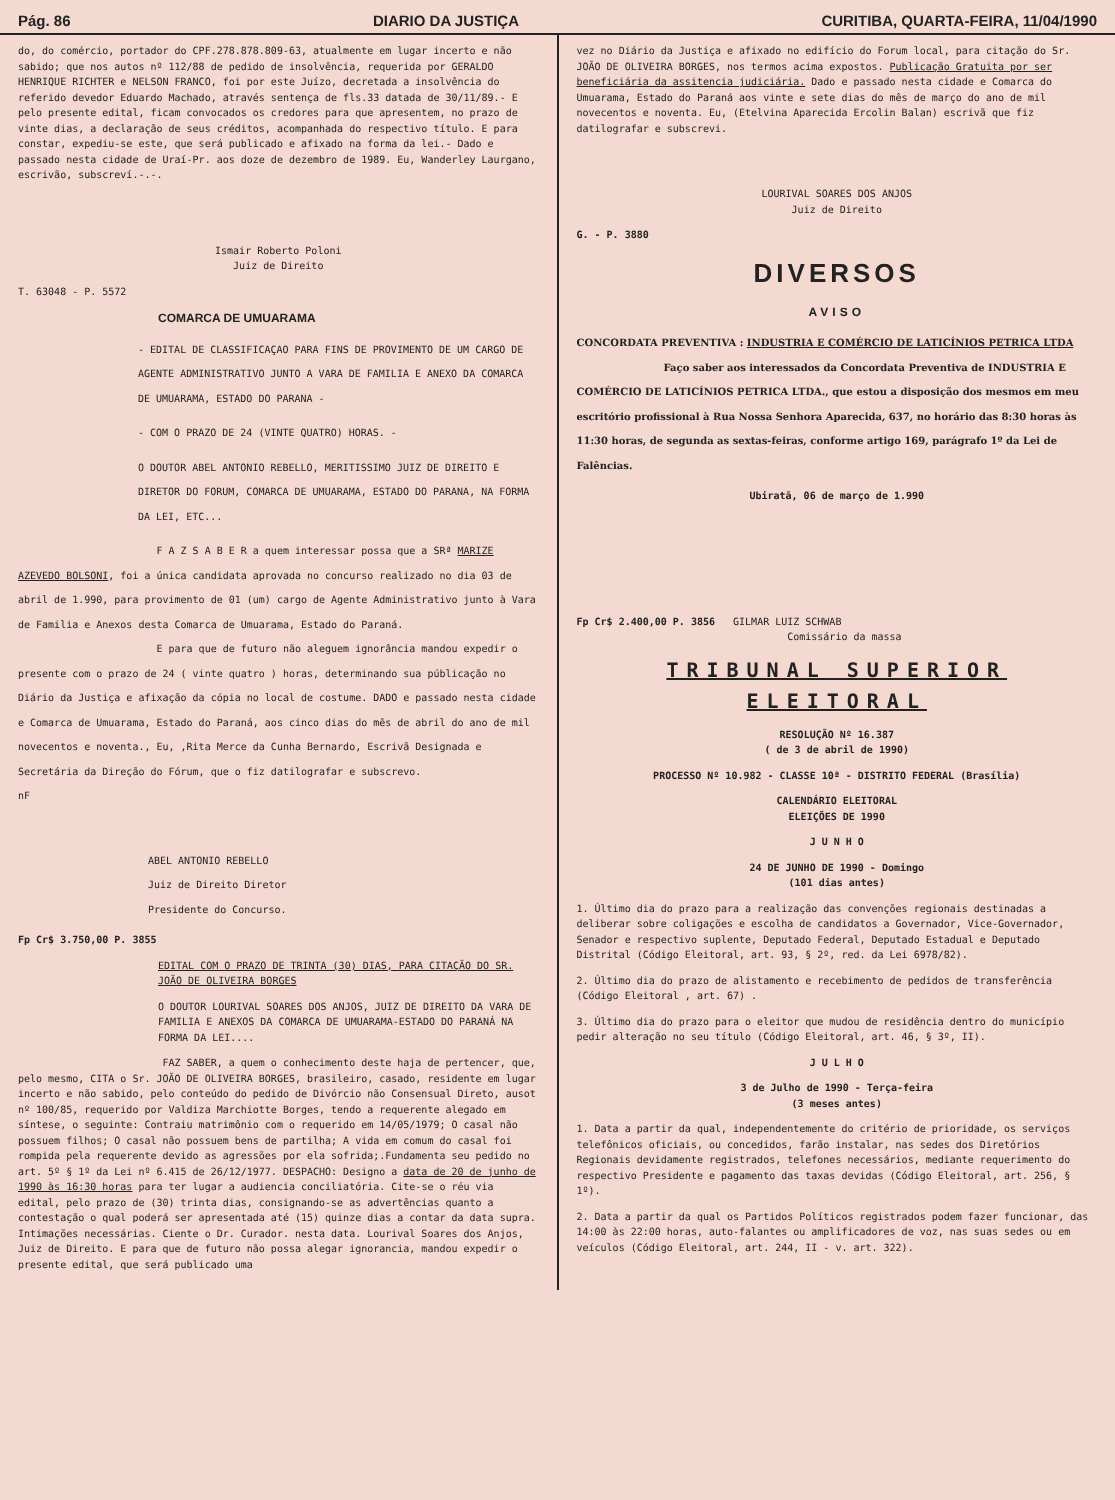Pág. 86 DIARIO DA JUSTIÇA CURITIBA, QUARTA-FEIRA, 11/04/1990
do, do comércio, portador do CPF.278.878.809-63, atualmente em lugar incerto e não sabido; que nos autos nº 112/88 de pedido de insolvência, requerida por GERALDO HENRIQUE RICHTER e NELSON FRANCO, foi por este Juízo, decretada a insolvência do referido devedor Eduardo Machado, através sentença de fls.33 datada de 30/11/89.- E pelo presente edital, ficam convocados os credores para que apresentem, no prazo de vinte dias, a declaração de seus créditos, acompanhada do respectivo título. E para constar, expediu-se este, que será publicado e afixado na forma da lei.- Dado e passado nesta cidade de Uraí-Pr. aos doze de dezembro de 1989. Eu, Wanderley Laurgano, escrivão, subscreví.-.-.
Ismair Roberto Poloni
Juiz de Direito
T. 63048 - P. 5572
COMARCA DE UMUARAMA
- EDITAL DE CLASSIFICAÇAO PARA FINS DE PROVIMENTO DE UM CARGO DE AGENTE ADMINISTRATIVO JUNTO A VARA DE FAMILIA E ANEXO DA COMARCA DE UMUARAMA, ESTADO DO PARANA -
- COM O PRAZO DE 24 (VINTE QUATRO) HORAS. -
O DOUTOR ABEL ANTONIO REBELLO, MERITISSIMO JUIZ DE DIREITO E DIRETOR DO FORUM, COMARCA DE UMUARAMA, ESTADO DO PARANA, NA FORMA DA LEI, ETC...
F A Z S A B E R a quem interessar possa que a SRª MARIZE AZEVEDO BOLSONI, foi a única candidata aprovada no concurso realizado no dia 03 de abril de 1.990, para provimento de 01 (um) cargo de Agente Administrativo junto à Vara de Familia e Anexos desta Comarca de Umuarama, Estado do Paraná.
E para que de futuro não aleguem ignorância mandou expedir o presente com o prazo de 24 ( vinte quatro ) horas, determinando sua públicação no Diário da Justiça e afixação da cópia no local de costume. DADO e passado nesta cidade e Comarca de Umuarama, Estado do Paraná, aos cinco dias do mês de abril do ano de mil novecentos e noventa., Eu, ,Rita Merce da Cunha Bernardo, Escrivã Designada e Secretária da Direção do Fórum, que o fiz datilografar e subscrevo.
nF
ABEL ANTONIO REBELLO
Juiz de Direito Diretor
Presidente do Concurso.
Fp Cr$ 3.750,00 P. 3855
EDITAL COM O PRAZO DE TRINTA (30) DIAS, PARA CITAÇÃO DO SR. JOÃO DE OLIVEIRA BORGES
O DOUTOR LOURIVAL SOARES DOS ANJOS, JUIZ DE DIREITO DA VARA DE FAMILIA E ANEXOS DA COMARCA DE UMUARAMA-ESTADO DO PARANÁ NA FORMA DA LEI....
FAZ SABER, a quem o conhecimento deste haja de pertencer, que, pelo mesmo, CITA o Sr. JOÃO DE OLIVEIRA BORGES, brasileiro, casado, residente em lugar incerto e não sabido, pelo conteúdo do pedido de Divórcio não Consensual Direto, ausot nº 100/85, requerido por Valdiza Marchiotte Borges, tendo a requerente alegado em síntese, o seguinte: Contraiu matrimônio com o requerido em 14/05/1979; O casal não possuem filhos; O casal não possuem bens de partilha; A vida em comum do casal foi rompida pela requerente devido as agressões por ela sofrida;.Fundamenta seu pedido no art. 5º § 1º da Lei nº 6.415 de 26/12/1977. DESPACHO: Designo a data de 20 de junho de 1990 às 16:30 horas para ter lugar a audiencia conciliatória. Cite-se o réu via edital, pelo prazo de (30) trinta dias, consignando-se as advertências quanto a contestação o qual poderá ser apresentada até (15) quinze dias a contar da data supra. Intimações necessárias. Ciente o Dr. Curador. nesta data. Lourival Soares dos Anjos, Juiz de Direito. E para que de futuro não possa alegar ignorancia, mandou expedir o presente edital, que será publicado uma
vez no Diário da Justiça e afixado no edifício do Forum local, para citação do Sr. JOÃO DE OLIVEIRA BORGES, nos termos acima expostos. Publicação Gratuita por ser beneficiária da assitencia judiciária. Dado e passado nesta cidade e Comarca do Umuarama, Estado do Paraná aos vinte e sete dias do mês de março do ano de mil novecentos e noventa. Eu, (Etelvina Aparecida Ercolin Balan) escrivã que fiz datilografar e subscrevi.
LOURIVAL SOARES DOS ANJOS
Juiz de Direito
G. - P. 3880
DIVERSOS
AVISO
CONCORDATA PREVENTIVA : INDUSTRIA E COMÉRCIO DE LATICÍNIOS PETRICA LTDA
Faço saber aos interessados da Concordata Preventiva de INDUSTRIA E COMÉRCIO DE LATICÍNIOS PETRICA LTDA., que estou a disposição dos mesmos em meu escritório profissional à Rua Nossa Senhora Aparecida, 637, no horário das 8:30 horas às 11:30 horas, de segunda as sextas-feiras, conforme artigo 169, parágrafo 1º da Lei de Falências.
Ubiratã, 06 de março de 1.990
Fp Cr$ 2.400,00 P. 3856 GILMAR LUIZ SCHWAB
Comissário da massa
TRIBUNAL SUPERIOR
ELEITORAL
RESOLUÇÃO Nº 16.387
( de 3 de abril de 1990)
PROCESSO Nº 10.982 - CLASSE 10ª - DISTRITO FEDERAL (Brasília)
CALENDÁRIO ELEITORAL
ELEIÇÕES DE 1990
J U N H O
24 DE JUNHO DE 1990 - Domingo
(101 dias antes)
1. Último dia do prazo para a realização das convenções regionais destinadas a deliberar sobre coligações e escolha de candidatos a Governador, Vice-Governador, Senador e respectivo suplente, Deputado Federal, Deputado Estadual e Deputado Distrital (Código Eleitoral, art. 93, § 2º, red. da Lei 6978/82).
2. Último dia do prazo de alistamento e recebimento de pedidos de transferência (Código Eleitoral , art. 67) .
3. Último dia do prazo para o eleitor que mudou de residência dentro do município pedir alteração no seu título (Código Eleitoral, art. 46, § 3º, II).
J U L H O
3 de Julho de 1990 - Terça-feira
(3 meses antes)
1. Data a partir da qual, independentemente do critério de prioridade, os serviços telefônicos oficiais, ou concedidos, farão instalar, nas sedes dos Diretórios Regionais devidamente registrados, telefones necessários, mediante requerimento do respectivo Presidente e pagamento das taxas devidas (Código Eleitoral, art. 256, § 1º).
2. Data a partir da qual os Partidos Políticos registrados podem fazer funcionar, das 14:00 às 22:00 horas, auto-falantes ou amplificadores de voz, nas suas sedes ou em veículos (Código Eleitoral, art. 244, II - v. art. 322).